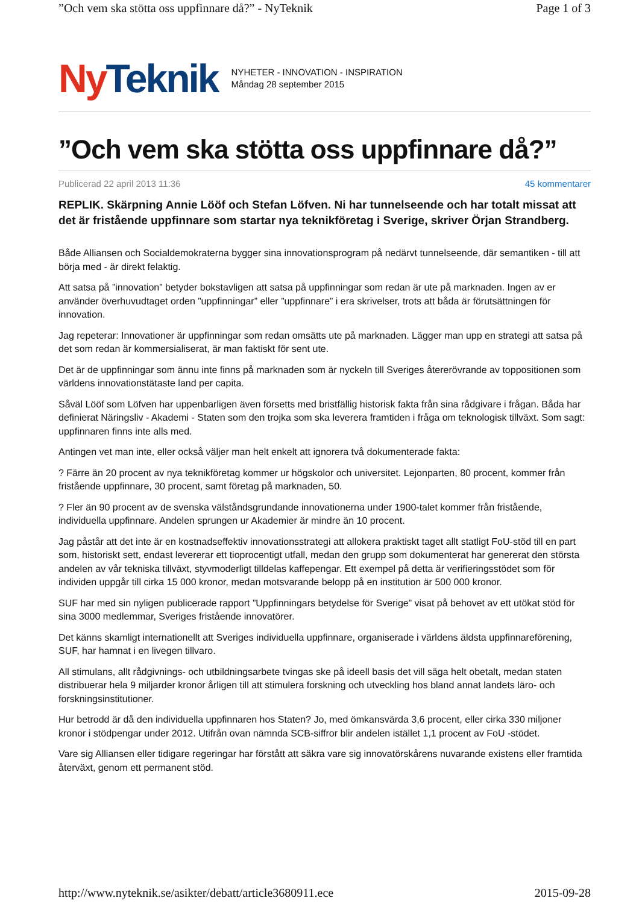”Och vem ska stötta oss uppfinnare då?” - NyTeknik Page 1 of 3
Ny Teknik
NYHETER - INNOVATION - INSPIRATION
Måndag 28 september 2015
”Och vem ska stötta oss uppfinnare då?”
Publicerad 22 april 2013 11:36 45 kommentarer
REPLIK. Skärpning Annie Lööf och Stefan Löfven. Ni har tunnelseende och har totalt missat att det är fristående uppfinnare som startar nya teknikföretag i Sverige, skriver Örjan Strandberg.
Både Alliansen och Socialdemokraterna bygger sina innovationsprogram på nedärvt tunnelseende, där semantiken - till att börja med - är direkt felaktig.
Att satsa på ”innovation” betyder bokstavligen att satsa på uppfinningar som redan är ute på marknaden. Ingen av er använder överhuvudtaget orden ”uppfinningar” eller ”uppfinnare” i era skrivelser, trots att båda är förutsättningen för innovation.
Jag repeterar: Innovationer är uppfinningar som redan omsätts ute på marknaden. Lägger man upp en strategi att satsa på det som redan är kommersialiserat, är man faktiskt för sent ute.
Det är de uppfinningar som ännu inte finns på marknaden som är nyckeln till Sveriges återerövrande av toppositionen som världens innovationstätaste land per capita.
Såväl Lööf som Löfven har uppenbarligen även försetts med bristfällig historisk fakta från sina rådgivare i frågan. Båda har definierat Näringsliv - Akademi - Staten som den trojka som ska leverera framtiden i fråga om teknologisk tillväxt. Som sagt: uppfinnaren finns inte alls med.
Antingen vet man inte, eller också väljer man helt enkelt att ignorera två dokumenterade fakta:
? Färre än 20 procent av nya teknikföretag kommer ur högskolor och universitet. Lejonparten, 80 procent, kommer från fristående uppfinnare, 30 procent, samt företag på marknaden, 50.
? Fler än 90 procent av de svenska välståndsgrundande innovationerna under 1900-talet kommer från fristående, individuella uppfinnare. Andelen sprungen ur Akademier är mindre än 10 procent.
Jag påstår att det inte är en kostnadseffektiv innovationsstrategi att allokera praktiskt taget allt statligt FoU-stöd till en part som, historiskt sett, endast levererar ett tioprocentigt utfall, medan den grupp som dokumenterat har genererat den största andelen av vår tekniska tillväxt, styvmoderligt tilldelas kaffepengar. Ett exempel på detta är verifieringsstödet som för individen uppgår till cirka 15 000 kronor, medan motsvarande belopp på en institution är 500 000 kronor.
SUF har med sin nyligen publicerade rapport ”Uppfinningars betydelse för Sverige” visat på behovet av ett utökat stöd för sina 3000 medlemmar, Sveriges fristående innovatörer.
Det känns skamligt internationellt att Sveriges individuella uppfinnare, organiserade i världens äldsta uppfinnareförening, SUF, har hamnat i en livegen tillvaro.
All stimulans, allt rådgivnings- och utbildningsarbete tvingas ske på ideell basis det vill säga helt obetalt, medan staten distribuerar hela 9 miljarder kronor årligen till att stimulera forskning och utveckling hos bland annat landets läro- och forskningsinstitutioner.
Hur betrodd är då den individuella uppfinnaren hos Staten? Jo, med ömkansvärda 3,6 procent, eller cirka 330 miljoner kronor i stödpengar under 2012. Utifrån ovan nämnda SCB-siffror blir andelen istället 1,1 procent av FoU -stödet.
Vare sig Alliansen eller tidigare regeringar har förstått att säkra vare sig innovatörskårens nuvarande existens eller framtida återväxt, genom ett permanent stöd.
http://www.nyteknik.se/asikter/debatt/article3680911.ece 2015-09-28